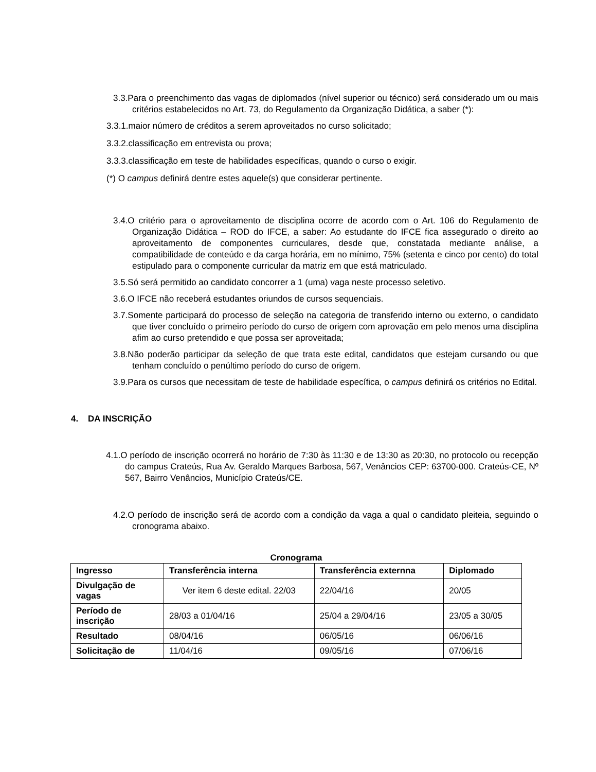3.3.Para o preenchimento das vagas de diplomados (nível superior ou técnico) será considerado um ou mais critérios estabelecidos no Art. 73, do Regulamento da Organização Didática, a saber (*):
3.3.1.maior número de créditos a serem aproveitados no curso solicitado;
3.3.2.classificação em entrevista ou prova;
3.3.3.classificação em teste de habilidades específicas, quando o curso o exigir.
(*) O campus definirá dentre estes aquele(s) que considerar pertinente.
3.4.O critério para o aproveitamento de disciplina ocorre de acordo com o Art. 106 do Regulamento de Organização Didática – ROD do IFCE, a saber: Ao estudante do IFCE fica assegurado o direito ao aproveitamento de componentes curriculares, desde que, constatada mediante análise, a compatibilidade de conteúdo e da carga horária, em no mínimo, 75% (setenta e cinco por cento) do total estipulado para o componente curricular da matriz em que está matriculado.
3.5.Só será permitido ao candidato concorrer a 1 (uma) vaga neste processo seletivo.
3.6.O IFCE não receberá estudantes oriundos de cursos sequenciais.
3.7.Somente participará do processo de seleção na categoria de transferido interno ou externo, o candidato que tiver concluído o primeiro período do curso de origem com aprovação em pelo menos uma disciplina afim ao curso pretendido e que possa ser aproveitada;
3.8.Não poderão participar da seleção de que trata este edital, candidatos que estejam cursando ou que tenham concluído o penúltimo período do curso de origem.
3.9.Para os cursos que necessitam de teste de habilidade específica, o campus definirá os critérios no Edital.
4. DA INSCRIÇÃO
4.1.O período de inscrição ocorrerá no horário de 7:30 às 11:30 e de 13:30 as 20:30, no protocolo ou recepção do campus Crateús, Rua Av. Geraldo Marques Barbosa, 567, Venâncios CEP: 63700-000. Crateús-CE, Nº 567, Bairro Venâncios, Município Crateús/CE.
4.2.O período de inscrição será de acordo com a condição da vaga a qual o candidato pleiteia, seguindo o cronograma abaixo.
Cronograma
| Ingresso | Transferência interna | Transferência externna | Diplomado |
| --- | --- | --- | --- |
| Divulgação de vagas | Ver item 6 deste edital. 22/03 | 22/04/16 | 20/05 |
| Período de inscrição | 28/03 a 01/04/16 | 25/04 a 29/04/16 | 23/05 a 30/05 |
| Resultado | 08/04/16 | 06/05/16 | 06/06/16 |
| Solicitação de | 11/04/16 | 09/05/16 | 07/06/16 |